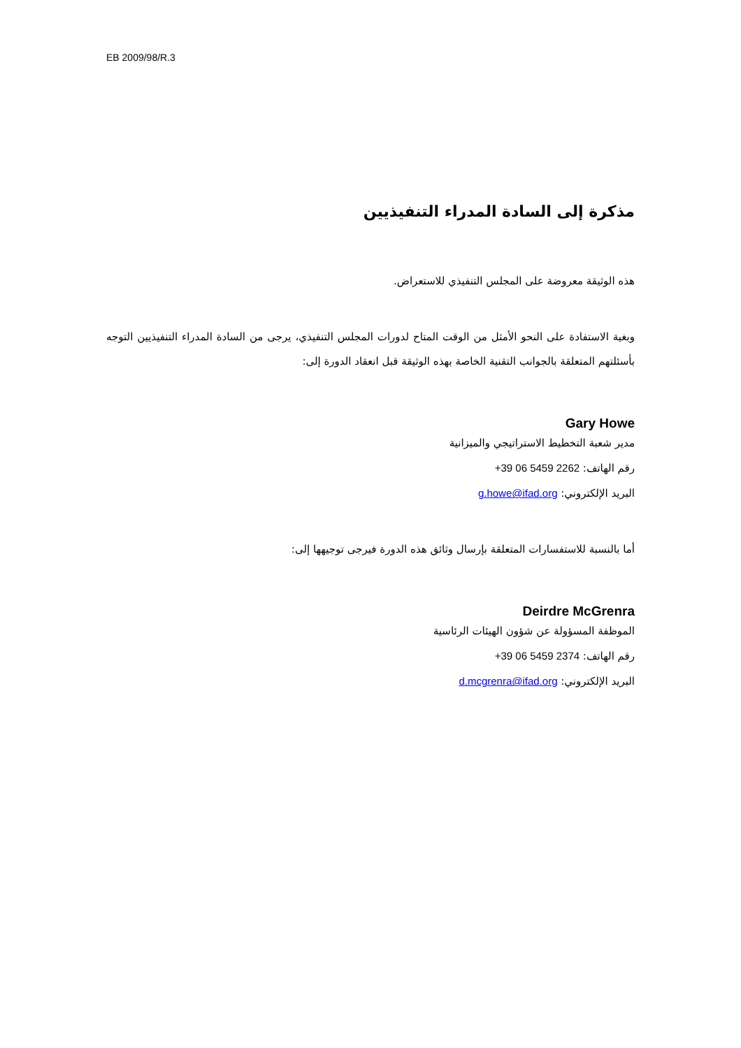EB 2009/98/R.3
مذكرة إلى السادة المدراء التنفيذيين
هذه الوثيقة معروضة على المجلس التنفيذي للاستعراض.
وبغية الاستفادة على النحو الأمثل من الوقت المتاح لدورات المجلس التنفيذي، يرجى من السادة المدراء التنفيذيين التوجه بأسئلتهم المتعلقة بالجوانب التقنية الخاصة بهذه الوثيقة قبل انعقاد الدورة إلى:
Gary Howe
مدير شعبة التخطيط الاستراتيجي والميزانية
رقم الهاتف: +39 06 5459 2262
البريد الإلكتروني: g.howe@ifad.org
أما بالنسبة للاستفسارات المتعلقة بإرسال وثائق هذه الدورة فيرجى توجيهها إلى:
Deirdre McGrenra
الموظفة المسؤولة عن شؤون الهيئات الرئاسية
رقم الهاتف: +39 06 5459 2374
البريد الإلكتروني: d.mcgrenra@ifad.org